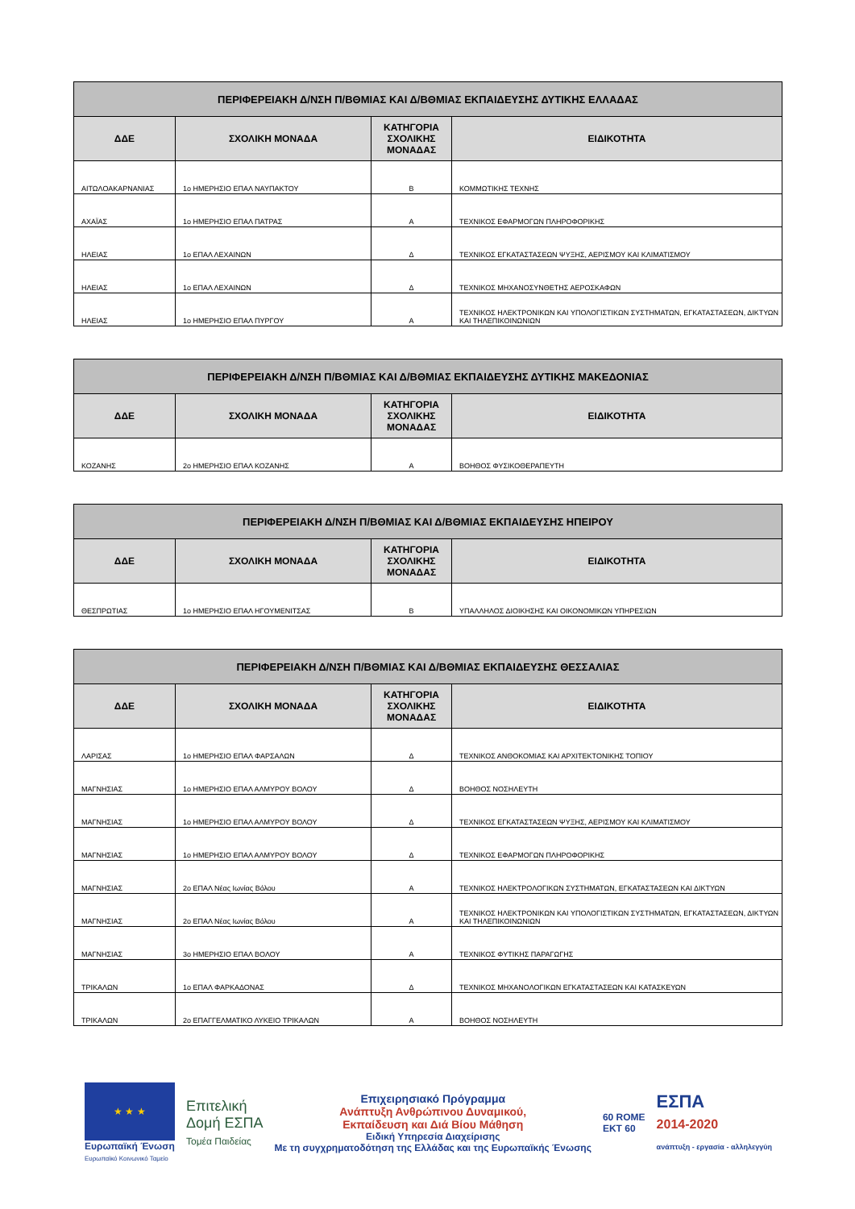| ΠΕΡΙΦΕΡΕΙΑΚΗ Δ/ΝΣΗ Π/ΒΘΜΙΑΣ ΚΑΙ Δ/ΒΘΜΙΑΣ ΕΚΠΑΙΔΕΥΣΗΣ ΔΥΤΙΚΗΣ ΕΛΛΑΔΑΣ | | | |
| --- | --- | --- | --- |
| ΔΔΕ | ΣΧΟΛΙΚΗ ΜΟΝΑΔΑ | ΚΑΤΗΓΟΡΙΑ ΣΧΟΛΙΚΗΣ ΜΟΝΑΔΑΣ | ΕΙΔΙΚΟΤΗΤΑ |
| ΑΙΤΩΛΟΑΚΑΡΝΑΝΙΑΣ | 1ο ΗΜΕΡΗΣΙΟ ΕΠΑΛ ΝΑΥΠΑΚΤΟΥ | Β | ΚΟΜΜΩΤΙΚΗΣ ΤΕΧΝΗΣ |
| ΑΧΑΪΑΣ | 1ο ΗΜΕΡΗΣΙΟ ΕΠΑΛ ΠΑΤΡΑΣ | Α | ΤΕΧΝΙΚΟΣ ΕΦΑΡΜΟΓΩΝ ΠΛΗΡΟΦΟΡΙΚΗΣ |
| ΗΛΕΙΑΣ | 1ο ΕΠΑΛ ΛΕΧΑΙΝΩΝ | Δ | ΤΕΧΝΙΚΟΣ ΕΓΚΑΤΑΣΤΑΣΕΩΝ ΨΥΞΗΣ, ΑΕΡΙΣΜΟΥ ΚΑΙ ΚΛΙΜΑΤΙΣΜΟΥ |
| ΗΛΕΙΑΣ | 1ο ΕΠΑΛ ΛΕΧΑΙΝΩΝ | Δ | ΤΕΧΝΙΚΟΣ ΜΗΧΑΝΟΣΥΝΘΕΤΗΣ ΑΕΡΟΣΚΑΦΩΝ |
| ΗΛΕΙΑΣ | 1ο ΗΜΕΡΗΣΙΟ ΕΠΑΛ ΠΥΡΓΟΥ | Α | ΤΕΧΝΙΚΟΣ ΗΛΕΚΤΡΟΝΙΚΩΝ ΚΑΙ ΥΠΟΛΟΓΙΣΤΙΚΩΝ ΣΥΣΤΗΜΑΤΩΝ, ΕΓΚΑΤΑΣΤΑΣΕΩΝ, ΔΙΚΤΥΩΝ ΚΑΙ ΤΗΛΕΠΙΚΟΙΝΩΝΙΩΝ |
| ΠΕΡΙΦΕΡΕΙΑΚΗ Δ/ΝΣΗ Π/ΒΘΜΙΑΣ ΚΑΙ Δ/ΒΘΜΙΑΣ ΕΚΠΑΙΔΕΥΣΗΣ ΔΥΤΙΚΗΣ ΜΑΚΕΔΟΝΙΑΣ | | | |
| --- | --- | --- | --- |
| ΔΔΕ | ΣΧΟΛΙΚΗ ΜΟΝΑΔΑ | ΚΑΤΗΓΟΡΙΑ ΣΧΟΛΙΚΗΣ ΜΟΝΑΔΑΣ | ΕΙΔΙΚΟΤΗΤΑ |
| ΚΟΖΑΝΗΣ | 2ο ΗΜΕΡΗΣΙΟ ΕΠΑΛ ΚΟΖΑΝΗΣ | Α | ΒΟΗΘΟΣ ΦΥΣΙΚΟΘΕΡΑΠΕΥΤΗ |
| ΠΕΡΙΦΕΡΕΙΑΚΗ Δ/ΝΣΗ Π/ΒΘΜΙΑΣ ΚΑΙ Δ/ΒΘΜΙΑΣ ΕΚΠΑΙΔΕΥΣΗΣ ΗΠΕΙΡΟΥ | | | |
| --- | --- | --- | --- |
| ΔΔΕ | ΣΧΟΛΙΚΗ ΜΟΝΑΔΑ | ΚΑΤΗΓΟΡΙΑ ΣΧΟΛΙΚΗΣ ΜΟΝΑΔΑΣ | ΕΙΔΙΚΟΤΗΤΑ |
| ΘΕΣΠΡΩΤΙΑΣ | 1ο ΗΜΕΡΗΣΙΟ ΕΠΑΛ ΗΓΟΥΜΕΝΙΤΣΑΣ | Β | ΥΠΑΛΛΗΛΟΣ ΔΙΟΙΚΗΣΗΣ ΚΑΙ ΟΙΚΟΝΟΜΙΚΩΝ ΥΠΗΡΕΣΙΩΝ |
| ΠΕΡΙΦΕΡΕΙΑΚΗ Δ/ΝΣΗ Π/ΒΘΜΙΑΣ ΚΑΙ Δ/ΒΘΜΙΑΣ ΕΚΠΑΙΔΕΥΣΗΣ ΘΕΣΣΑΛΙΑΣ | | | |
| --- | --- | --- | --- |
| ΔΔΕ | ΣΧΟΛΙΚΗ ΜΟΝΑΔΑ | ΚΑΤΗΓΟΡΙΑ ΣΧΟΛΙΚΗΣ ΜΟΝΑΔΑΣ | ΕΙΔΙΚΟΤΗΤΑ |
| ΛΑΡΙΣΑΣ | 1ο ΗΜΕΡΗΣΙΟ ΕΠΑΛ ΦΑΡΣΑΛΩΝ | Δ | ΤΕΧΝΙΚΟΣ ΑΝΘΟΚΟΜΙΑΣ ΚΑΙ ΑΡΧΙΤΕΚΤΟΝΙΚΗΣ ΤΟΠΙΟΥ |
| ΜΑΓΝΗΣΙΑΣ | 1ο ΗΜΕΡΗΣΙΟ ΕΠΑΛ ΑΛΜΥΡΟΥ ΒΟΛΟΥ | Δ | ΒΟΗΘΟΣ ΝΟΣΗΛΕΥΤΗ |
| ΜΑΓΝΗΣΙΑΣ | 1ο ΗΜΕΡΗΣΙΟ ΕΠΑΛ ΑΛΜΥΡΟΥ ΒΟΛΟΥ | Δ | ΤΕΧΝΙΚΟΣ ΕΓΚΑΤΑΣΤΑΣΕΩΝ ΨΥΞΗΣ, ΑΕΡΙΣΜΟΥ ΚΑΙ ΚΛΙΜΑΤΙΣΜΟΥ |
| ΜΑΓΝΗΣΙΑΣ | 1ο ΗΜΕΡΗΣΙΟ ΕΠΑΛ ΑΛΜΥΡΟΥ ΒΟΛΟΥ | Δ | ΤΕΧΝΙΚΟΣ ΕΦΑΡΜΟΓΩΝ ΠΛΗΡΟΦΟΡΙΚΗΣ |
| ΜΑΓΝΗΣΙΑΣ | 2ο ΕΠΑΛ Νέας Ιωνίας Βόλου | Α | ΤΕΧΝΙΚΟΣ ΗΛΕΚΤΡΟΛΟΓΙΚΩΝ ΣΥΣΤΗΜΑΤΩΝ, ΕΓΚΑΤΑΣΤΑΣΕΩΝ ΚΑΙ ΔΙΚΤΥΩΝ |
| ΜΑΓΝΗΣΙΑΣ | 2ο ΕΠΑΛ Νέας Ιωνίας Βόλου | Α | ΤΕΧΝΙΚΟΣ ΗΛΕΚΤΡΟΝΙΚΩΝ ΚΑΙ ΥΠΟΛΟΓΙΣΤΙΚΩΝ ΣΥΣΤΗΜΑΤΩΝ, ΕΓΚΑΤΑΣΤΑΣΕΩΝ, ΔΙΚΤΥΩΝ ΚΑΙ ΤΗΛΕΠΙΚΟΙΝΩΝΙΩΝ |
| ΜΑΓΝΗΣΙΑΣ | 3ο ΗΜΕΡΗΣΙΟ ΕΠΑΛ ΒΟΛΟΥ | Α | ΤΕΧΝΙΚΟΣ ΦΥΤΙΚΗΣ ΠΑΡΑΓΩΓΗΣ |
| ΤΡΙΚΑΛΩΝ | 1ο ΕΠΑΛ ΦΑΡΚΑΔΟΝΑΣ | Δ | ΤΕΧΝΙΚΟΣ ΜΗΧΑΝΟΛΟΓΙΚΩΝ ΕΓΚΑΤΑΣΤΑΣΕΩΝ ΚΑΙ ΚΑΤΑΣΚΕΥΩΝ |
| ΤΡΙΚΑΛΩΝ | 2ο ΕΠΑΓΓΕΛΜΑΤΙΚΟ ΛΥΚΕΙΟ ΤΡΙΚΑΛΩΝ | Α | ΒΟΗΘΟΣ ΝΟΣΗΛΕΥΤΗ |
★ ★ ★
Ευρωπαϊκή Ένωση
Ευρωπαϊκό Κοινωνικό Ταμείο
Επιτελική
Δομή ΕΣΠΑ
Τομέα Παιδείας
Επιχειρησιακό Πρόγραμμα
Ανάπτυξη Ανθρώπινου Δυναμικού,
Εκπαίδευση και Διά Βίου Μάθηση
Ειδική Υπηρεσία Διαχείρισης
Με τη συγχρηματοδότηση της Ελλάδας και της Ευρωπαϊκής Ένωσης
60 ROME
ΕΚΤ 60
ΕΣΠΑ
2014-2020
ανάπτυξη - εργασία - αλληλεγγύη